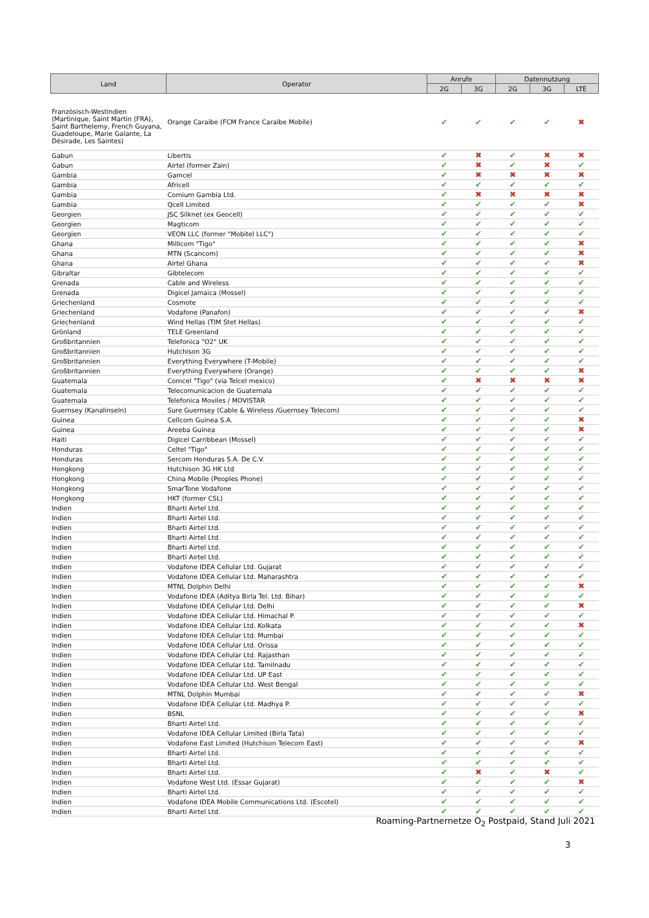| Land | Operator | Anrufe | | Datennutzung | | |
| --- | --- | --- | --- | --- | --- | --- |
| | | 2G | 3G | 2G | 3G | LTE |
| Französisch-Westindien (Martinique, Saint Martin (FRA), Saint Barthelemy, French Guyana, Guadeloupe, Marie Galante, La Désirade, Les Saintes) | Orange Caraibe (FCM France Caraibe Mobile) | ✔ | ✔ | ✔ | ✔ | ✖ |
| Gabun | Libertis | ✔ | ✖ | ✔ | ✖ | ✖ |
| Gabun | Airtel (former Zain) | ✔ | ✖ | ✔ | ✖ | ✔ |
| Gambia | Gamcel | ✔ | ✖ | ✖ | ✖ | ✖ |
| Gambia | Africell | ✔ | ✔ | ✔ | ✔ | ✔ |
| Gambia | Comium Gambia Ltd. | ✔ | ✖ | ✖ | ✖ | ✖ |
| Gambia | Qcell Limited | ✔ | ✔ | ✔ | ✔ | ✖ |
| Georgien | JSC Silknet (ex Geocell) | ✔ | ✔ | ✔ | ✔ | ✔ |
| Georgien | Magticom | ✔ | ✔ | ✔ | ✔ | ✔ |
| Georgien | VEON LLC (former "Mobitel LLC") | ✔ | ✔ | ✔ | ✔ | ✔ |
| Ghana | Millicom "Tigo" | ✔ | ✔ | ✔ | ✔ | ✖ |
| Ghana | MTN (Scancom) | ✔ | ✔ | ✔ | ✔ | ✖ |
| Ghana | Airtel Ghana | ✔ | ✔ | ✔ | ✔ | ✖ |
| Gibraltar | Gibtelecom | ✔ | ✔ | ✔ | ✔ | ✔ |
| Grenada | Cable and Wireless | ✔ | ✔ | ✔ | ✔ | ✔ |
| Grenada | Digicel Jamaica (Mossel) | ✔ | ✔ | ✔ | ✔ | ✔ |
| Griechenland | Cosmote | ✔ | ✔ | ✔ | ✔ | ✔ |
| Griechenland | Vodafone (Panafon) | ✔ | ✔ | ✔ | ✔ | ✖ |
| Griechenland | Wind Hellas (TIM Stet Hellas) | ✔ | ✔ | ✔ | ✔ | ✔ |
| Grönland | TELE Greenland | ✔ | ✔ | ✔ | ✔ | ✔ |
| Großbritannien | Telefonica "O2" UK | ✔ | ✔ | ✔ | ✔ | ✔ |
| Großbritannien | Hutchison 3G | ✔ | ✔ | ✔ | ✔ | ✔ |
| Großbritannien | Everything Everywhere (T-Mobile) | ✔ | ✔ | ✔ | ✔ | ✔ |
| Großbritannien | Everything Everywhere (Orange) | ✔ | ✔ | ✔ | ✔ | ✖ |
| Guatemala | Comcel "Tigo" (via Telcel mexico) | ✔ | ✖ | ✖ | ✖ | ✖ |
| Guatemala | Telecomunicacion de Guatemala | ✔ | ✔ | ✔ | ✔ | ✔ |
| Guatemala | Telefonica Moviles / MOVISTAR | ✔ | ✔ | ✔ | ✔ | ✔ |
| Guernsey (Kanalinseln) | Sure Guernsey (Cable & Wireless /Guernsey Telecom) | ✔ | ✔ | ✔ | ✔ | ✔ |
| Guinea | Cellcom Guinea S.A. | ✔ | ✔ | ✔ | ✔ | ✖ |
| Guinea | Areeba Guinea | ✔ | ✔ | ✔ | ✔ | ✖ |
| Haiti | Digicel Carribbean (Mossel) | ✔ | ✔ | ✔ | ✔ | ✔ |
| Honduras | Celtel "Tigo" | ✔ | ✔ | ✔ | ✔ | ✔ |
| Honduras | Sercom Honduras S.A. De C.V. | ✔ | ✔ | ✔ | ✔ | ✔ |
| Hongkong | Hutchison 3G HK Ltd | ✔ | ✔ | ✔ | ✔ | ✔ |
| Hongkong | China Mobile (Peoples Phone) | ✔ | ✔ | ✔ | ✔ | ✔ |
| Hongkong | SmarTone Vodafone | ✔ | ✔ | ✔ | ✔ | ✔ |
| Hongkong | HKT (former CSL) | ✔ | ✔ | ✔ | ✔ | ✔ |
| Indien | Bharti Airtel Ltd. | ✔ | ✔ | ✔ | ✔ | ✔ |
| Indien | Bharti Airtel Ltd. | ✔ | ✔ | ✔ | ✔ | ✔ |
| Indien | Bharti Airtel Ltd. | ✔ | ✔ | ✔ | ✔ | ✔ |
| Indien | Bharti Airtel Ltd. | ✔ | ✔ | ✔ | ✔ | ✔ |
| Indien | Bharti Airtel Ltd. | ✔ | ✔ | ✔ | ✔ | ✔ |
| Indien | Bharti Airtel Ltd. | ✔ | ✔ | ✔ | ✔ | ✔ |
| Indien | Vodafone IDEA Cellular Ltd. Gujarat | ✔ | ✔ | ✔ | ✔ | ✔ |
| Indien | Vodafone IDEA Cellular Ltd. Maharashtra | ✔ | ✔ | ✔ | ✔ | ✔ |
| Indien | MTNL Dolphin Delhi | ✔ | ✔ | ✔ | ✔ | ✖ |
| Indien | Vodafone IDEA (Aditya Birla Tel. Ltd. Bihar) | ✔ | ✔ | ✔ | ✔ | ✔ |
| Indien | Vodafone IDEA Cellular Ltd. Delhi | ✔ | ✔ | ✔ | ✔ | ✖ |
| Indien | Vodafone IDEA Cellular Ltd. Himachal P. | ✔ | ✔ | ✔ | ✔ | ✔ |
| Indien | Vodafone IDEA Cellular Ltd. Kolkata | ✔ | ✔ | ✔ | ✔ | ✖ |
| Indien | Vodafone IDEA Cellular Ltd. Mumbai | ✔ | ✔ | ✔ | ✔ | ✔ |
| Indien | Vodafone IDEA Cellular Ltd. Orissa | ✔ | ✔ | ✔ | ✔ | ✔ |
| Indien | Vodafone IDEA Cellular Ltd. Rajasthan | ✔ | ✔ | ✔ | ✔ | ✔ |
| Indien | Vodafone IDEA Cellular Ltd. Tamilnadu | ✔ | ✔ | ✔ | ✔ | ✔ |
| Indien | Vodafone IDEA Cellular Ltd. UP East | ✔ | ✔ | ✔ | ✔ | ✔ |
| Indien | Vodafone IDEA Cellular Ltd. West Bengal | ✔ | ✔ | ✔ | ✔ | ✔ |
| Indien | MTNL Dolphin Mumbai | ✔ | ✔ | ✔ | ✔ | ✖ |
| Indien | Vodafone IDEA Cellular Ltd. Madhya P. | ✔ | ✔ | ✔ | ✔ | ✔ |
| Indien | BSNL | ✔ | ✔ | ✔ | ✔ | ✖ |
| Indien | Bharti Airtel Ltd. | ✔ | ✔ | ✔ | ✔ | ✔ |
| Indien | Vodafone IDEA Cellular Limited (Birla Tata) | ✔ | ✔ | ✔ | ✔ | ✔ |
| Indien | Vodafone East Limited (Hutchison Telecom East) | ✔ | ✔ | ✔ | ✔ | ✖ |
| Indien | Bharti Airtel Ltd. | ✔ | ✔ | ✔ | ✔ | ✔ |
| Indien | Bharti Airtel Ltd. | ✔ | ✔ | ✔ | ✔ | ✔ |
| Indien | Bharti Airtel Ltd. | ✔ | ✖ | ✔ | ✖ | ✔ |
| Indien | Vodafone West Ltd. (Essar Gujarat) | ✔ | ✔ | ✔ | ✔ | ✖ |
| Indien | Bharti Airtel Ltd. | ✔ | ✔ | ✔ | ✔ | ✔ |
| Indien | Vodafone IDEA Mobile Communications Ltd. (Escotel) | ✔ | ✔ | ✔ | ✔ | ✔ |
| Indien | Bharti Airtel Ltd. | ✔ | ✔ | ✔ | ✔ | ✔ |
Roaming-Partnernetze O<sub>2</sub> Postpaid, Stand Juli 2021
3